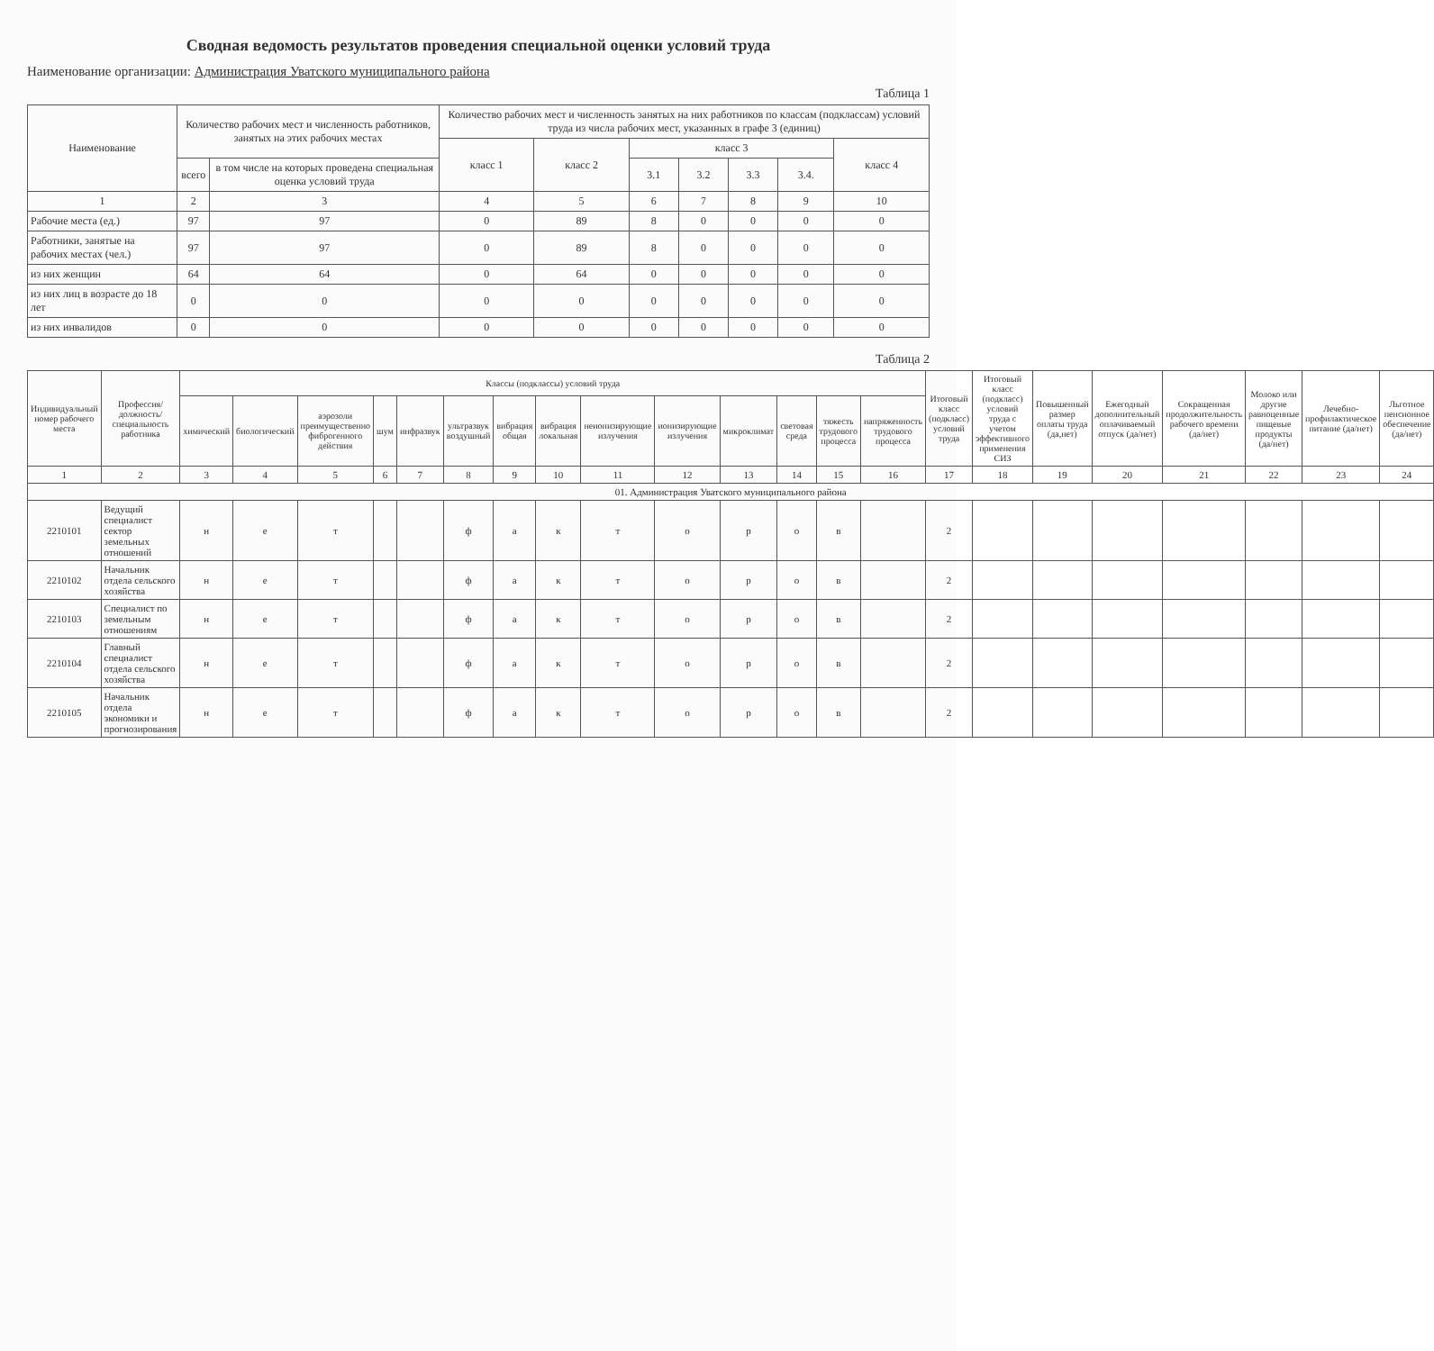Сводная ведомость результатов проведения специальной оценки условий труда
Наименование организации: Администрация Уватского муниципального района
Таблица 1
| Наименование | Количество рабочих мест и численность работников, занятых на этих рабочих местах | | Количество рабочих мест и численность занятых на них работников по классам (подклассам) условий труда из числа рабочих мест, указанных в графе 3 (единиц) | | | | | | |
| --- | --- | --- | --- | --- | --- | --- | --- | --- | --- |
| | | | класс 1 | класс 2 | класс 3 | | | | класс 4 |
| | всего | в том числе на которых проведена специальная оценка условий труда | | | 3.1 | 3.2 | 3.3 | 3.4. | |
| 1 | 2 | 3 | 4 | 5 | 6 | 7 | 8 | 9 | 10 |
| Рабочие места (ед.) | 97 | 97 | 0 | 89 | 8 | 0 | 0 | 0 | 0 |
| Работники, занятые на рабочих местах (чел.) | 97 | 97 | 0 | 89 | 8 | 0 | 0 | 0 | 0 |
| из них женщин | 64 | 64 | 0 | 64 | 0 | 0 | 0 | 0 | 0 |
| из них лиц в возрасте до 18 лет | 0 | 0 | 0 | 0 | 0 | 0 | 0 | 0 | 0 |
| из них инвалидов | 0 | 0 | 0 | 0 | 0 | 0 | 0 | 0 | 0 |
Таблица 2
| Индивидуальный номер рабочего места | Профессия/ должность/ специальность работника | Классы (подклассы) условий труда | | | | | | | | | | | | | | Итоговый класс (подкласс) условий труда | Итоговый класс (подкласс) условий труда с учетом эффективного применения СИЗ | Повышенный размер оплаты труда (да,нет) | Ежегодный дополнительный оплачиваемый отпуск (да/нет) | Сокращенная продолжительность рабочего времени (да/нет) | Молоко или другие равноценные пищевые продукты (да/нет) | Лечебно-профилактическое питание (да/нет) | Льготное пенсионное обеспечение (да/нет) |
| --- | --- | --- | --- | --- | --- | --- | --- | --- | --- | --- | --- | --- | --- | --- | --- | --- | --- | --- | --- | --- | --- | --- | --- |
| | | химический | биологический | аэрозоли преимущественно фиброгенного действия | шум | инфразвук | ультразвук воздушный | вибрация общая | вибрация локальная | неионизирующие излучения | ионизирующие излучения | микроклимат | световая среда | тяжесть трудового процесса | напряженность трудового процесса | | | | | | | | |
| 1 | 2 | 3 | 4 | 5 | 6 | 7 | 8 | 9 | 10 | 11 | 12 | 13 | 14 | 15 | 16 | 17 | 18 | 19 | 20 | 21 | 22 | 23 | 24 |
| 01. Администрация Уватского муниципального района | | | | | | | | | | | | | | | | | | | | | | | |
| 2210101 | Ведущий специалист сектор земельных отношений | н | е | т | | | ф | а | к | т | о | р | о | в | | 2 | | | | | | | |
| 2210102 | Начальник отдела сельского хозяйства | н | е | т | | | ф | а | к | т | о | р | о | в | | 2 | | | | | | | |
| 2210103 | Специалист по земельным отношениям | н | е | т | | | ф | а | к | т | о | р | о | в | | 2 | | | | | | | |
| 2210104 | Главный специалист отдела сельского хозяйства | н | е | т | | | ф | а | к | т | о | р | о | в | | 2 | | | | | | | |
| 2210105 | Начальник отдела экономики и прогнозирования | н | е | т | | | ф | а | к | т | о | р | о | в | | 2 | | | | | | | |